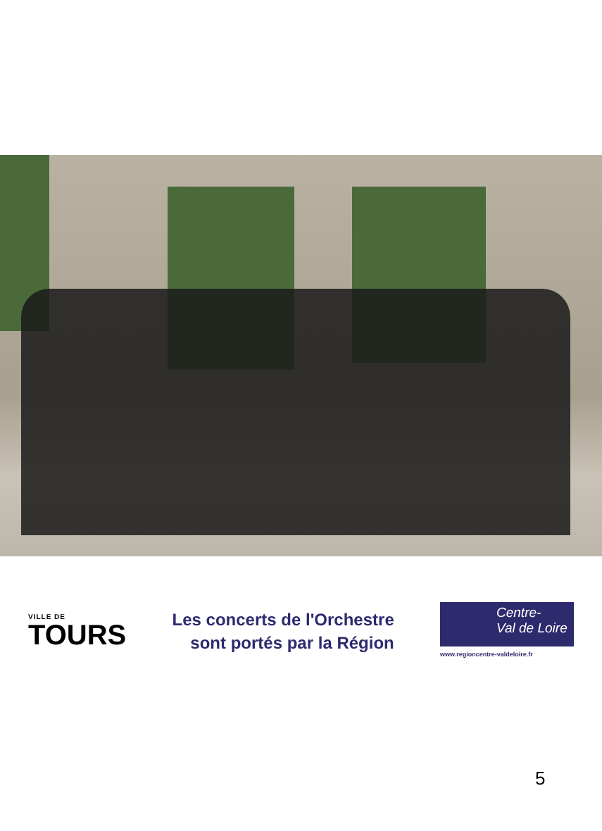VILLE DE
TOURS
Les concerts de l'Orchestre
sont portés par la Région
Centre-
Val de Loire
www.regioncentre-valdeloire.fr
5